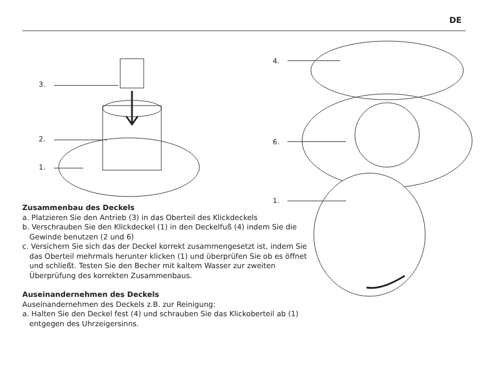DE
3.
2.
1.
4.
6.
1.
Zusammenbau des Deckels
a. Platzieren Sie den Antrieb (3) in das Oberteil des Klickdeckels
b. Verschrauben Sie den Klickdeckel (1) in den Deckelfuß (4) indem Sie die Gewinde benutzen (2 und 6)
c. Versichern Sie sich das der Deckel korrekt zusammengesetzt ist, indem Sie das Oberteil mehrmals herunter klicken (1) und überprüfen Sie ob es öffnet und schließt. Testen Sie den Becher mit kaltem Wasser zur zweiten Überprüfung des korrekten Zusammenbaus.
Auseinandernehmen des Deckels
Auseinandernehmen des Deckels z.B. zur Reinigung:
a. Halten Sie den Deckel fest (4) und schrauben Sie das Klickoberteil ab (1) entgegen des Uhrzeigersinns.